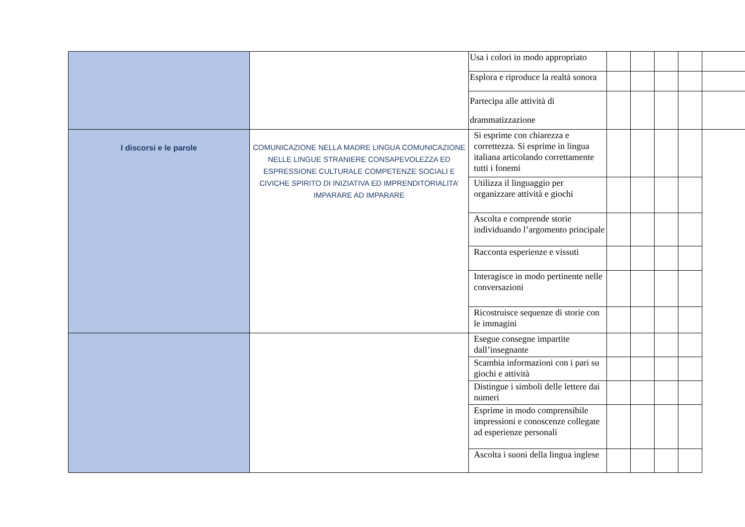| | | Usa i colori in modo appropriato | | | | | |
| | | Esplora e riproduce la realtà sonora | | | | | |
| | | Partecipa alle attività di drammatizzazione | | | | | |
| I discorsi e le parole | COMUNICAZIONE NELLA MADRE LINGUA COMUNICAZIONE NELLE LINGUE STRANIERE CONSAPEVOLEZZA ED ESPRESSIONE CULTURALE COMPETENZE SOCIALI E CIVICHE SPIRITO DI INIZIATIVA ED IMPRENDITORIALITA’ IMPARARE AD IMPARARE | Si esprime con chiarezza e correttezza. Si esprime in lingua italiana articolando correttamente tutti i fonemi | | | | | |
| | | Utilizza il linguaggio per organizzare attività e giochi | | | | | |
| | | Ascolta e comprende storie individuando l’argomento principale | | | | | |
| | | Racconta esperienze e vissuti | | | | | |
| | | Interagisce in modo pertinente nelle conversazioni | | | | | |
| | | Ricostruisce sequenze di storie con le immagini | | | | | |
| | | Esegue consegne impartite dall’insegnante | | | | | |
| | | Scambia informazioni con i pari su giochi e attività | | | | | |
| | | Distingue i simboli delle lettere dai numeri | | | | | |
| | | Esprime in modo comprensibile impressioni e conoscenze collegate ad esperienze personali | | | | | |
| | | Ascolta i suoni della lingua inglese | | | | | |